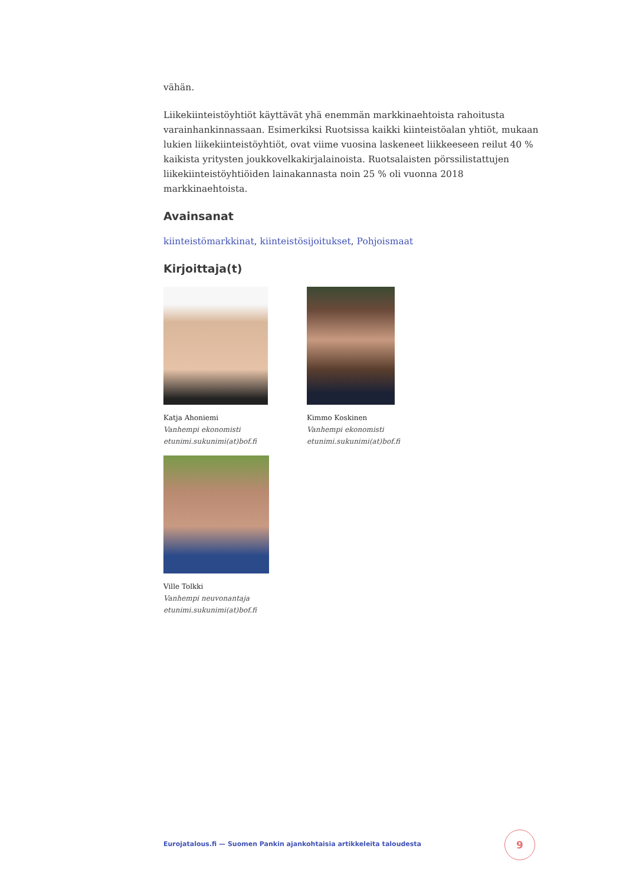vähän.
Liikekiinteistöyhtiöt käyttävät yhä enemmän markkinaehtoista rahoitusta varainhankinnassaan. Esimerkiksi Ruotsissa kaikki kiinteistöalan yhtiöt, mukaan lukien liikekiinteistöyhtiöt, ovat viime vuosina laskeneet liikkeeseen reilut 40 % kaikista yritysten joukkovelkakirjalainoista. Ruotsalaisten pörssilistattujen liikekiinteistöyhtiöiden lainakannasta noin 25 % oli vuonna 2018 markkinaehtoista.
Avainsanat
kiinteistömarkkinat, kiinteistösijoitukset, Pohjoismaat
Kirjoittaja(t)
Katja Ahoniemi
Vanhempi ekonomisti
etunimi.sukunimi(at)bof.fi
Kimmo Koskinen
Vanhempi ekonomisti
etunimi.sukunimi(at)bof.fi
Ville Tolkki
Vanhempi neuvonantaja
etunimi.sukunimi(at)bof.fi
Eurojatalous.fi — Suomen Pankin ajankohtaisia artikkeleita taloudesta
9